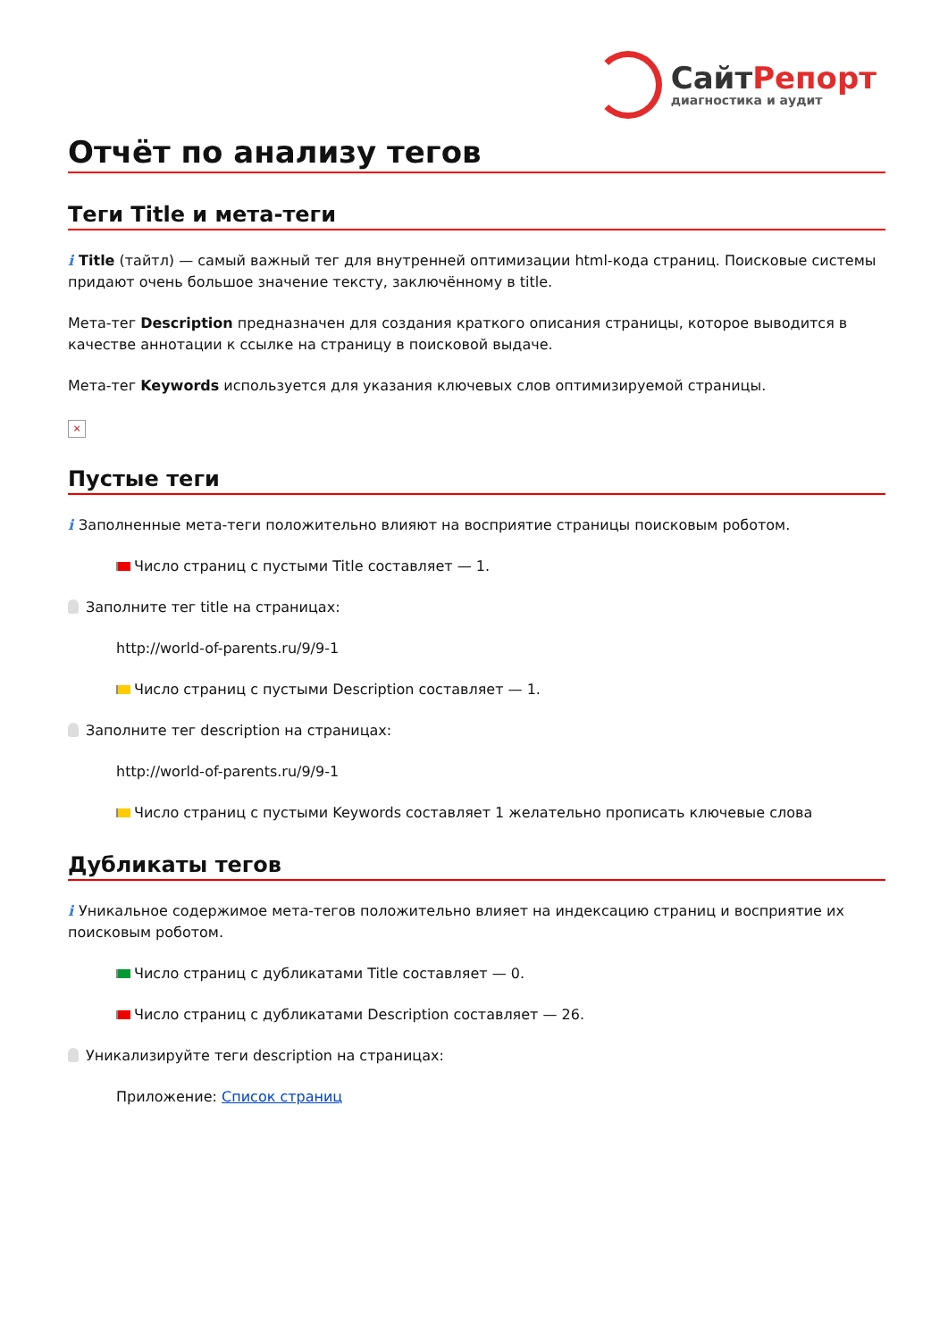СайтРепорт
диагностика и аудит
Отчёт по анализу тегов
Теги Title и мета-теги
i Title (тайтл) — самый важный тег для внутренней оптимизации html-кода страниц. Поисковые системы придают очень большое значение тексту, заключённому в title.
Мета-тег Description предназначен для создания краткого описания страницы, которое выводится в качестве аннотации к ссылке на страницу в поисковой выдаче.
Мета-тег Keywords используется для указания ключевых слов оптимизируемой страницы.
×
Пустые теги
i Заполненные мета-теги положительно влияют на восприятие страницы поисковым роботом.
Число страниц с пустыми Title составляет — 1.
Заполните тег title на страницах:
http://world-of-parents.ru/9/9-1
Число страниц с пустыми Description составляет — 1.
Заполните тег description на страницах:
http://world-of-parents.ru/9/9-1
Число страниц с пустыми Keywords составляет 1 желательно прописать ключевые слова
Дубликаты тегов
i Уникальное содержимое мета-тегов положительно влияет на индексацию страниц и восприятие их поисковым роботом.
Число страниц с дубликатами Title составляет — 0.
Число страниц с дубликатами Description составляет — 26.
Уникализируйте теги description на страницах:
Приложение: Список страниц